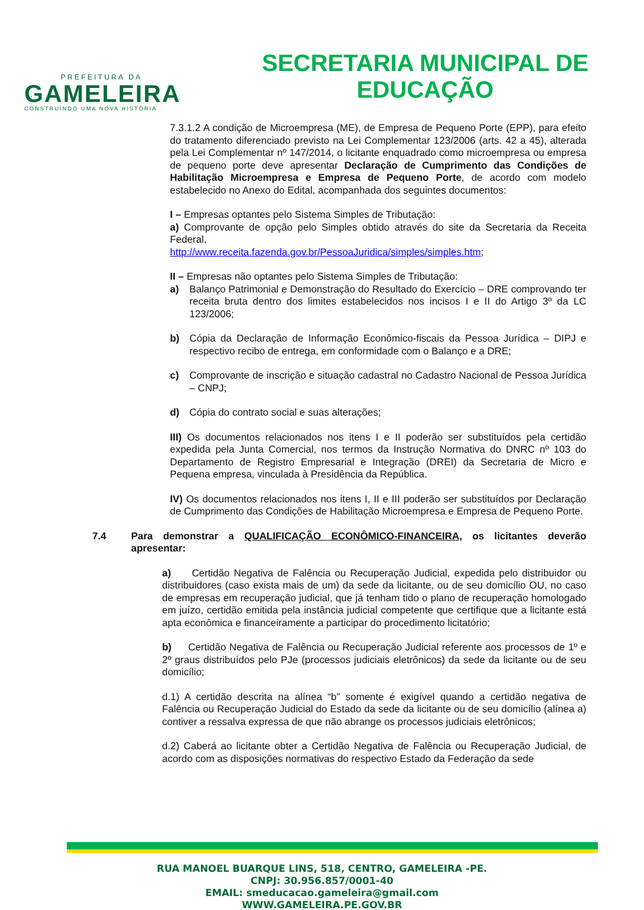PREFEITURA DA
GAMELEIRA
CONSTRUINDO UMA NOVA HISTÓRIA
SECRETARIA MUNICIPAL DE
EDUCAÇÃO
7.3.1.2 A condição de Microempresa (ME), de Empresa de Pequeno Porte (EPP), para efeito do tratamento diferenciado previsto na Lei Complementar 123/2006 (arts. 42 a 45), alterada pela Lei Complementar nº 147/2014, o licitante enquadrado como microempresa ou empresa de pequeno porte deve apresentar Declaração de Cumprimento das Condições de Habilitação Microempresa e Empresa de Pequeno Porte, de acordo com modelo estabelecido no Anexo do Edital, acompanhada dos seguintes documentos:
I – Empresas optantes pelo Sistema Simples de Tributação:
a) Comprovante de opção pelo Simples obtido através do site da Secretaria da Receita Federal,
http://www.receita.fazenda.gov.br/PessoaJuridica/simples/simples.htm;
II – Empresas não optantes pelo Sistema Simples de Tributação:
a) Balanço Patrimonial e Demonstração do Resultado do Exercício – DRE comprovando ter receita bruta dentro dos limites estabelecidos nos incisos I e II do Artigo 3º da LC 123/2006;
b) Cópia da Declaração de Informação Econômico-fiscais da Pessoa Jurídica – DIPJ e respectivo recibo de entrega, em conformidade com o Balanço e a DRE;
c) Comprovante de inscrição e situação cadastral no Cadastro Nacional de Pessoa Jurídica – CNPJ;
d) Cópia do contrato social e suas alterações;
III) Os documentos relacionados nos itens I e II poderão ser substituídos pela certidão expedida pela Junta Comercial, nos termos da Instrução Normativa do DNRC nº 103 do Departamento de Registro Empresarial e Integração (DREI) da Secretaria de Micro e Pequena empresa, vinculada à Presidência da República.
IV) Os documentos relacionados nos itens I, II e III poderão ser substituídos por Declaração de Cumprimento das Condições de Habilitação Microempresa e Empresa de Pequeno Porte.
7.4 Para demonstrar a QUALIFICAÇÃO ECONÔMICO-FINANCEIRA, os licitantes deverão apresentar:
a) Certidão Negativa de Falência ou Recuperação Judicial, expedida pelo distribuidor ou distribuidores (caso exista mais de um) da sede da licitante, ou de seu domicílio OU, no caso de empresas em recuperação judicial, que já tenham tido o plano de recuperação homologado em juízo, certidão emitida pela instância judicial competente que certifique que a licitante está apta econômica e financeiramente a participar do procedimento licitatório;
b) Certidão Negativa de Falência ou Recuperação Judicial referente aos processos de 1º e 2º graus distribuídos pelo PJe (processos judiciais eletrônicos) da sede da licitante ou de seu domicílio;
d.1) A certidão descrita na alínea “b” somente é exigível quando a certidão negativa de Falência ou Recuperação Judicial do Estado da sede da licitante ou de seu domicílio (alínea a) contiver a ressalva expressa de que não abrange os processos judiciais eletrônicos;
d.2) Caberá ao licitante obter a Certidão Negativa de Falência ou Recuperação Judicial, de acordo com as disposições normativas do respectivo Estado da Federação da sede
RUA MANOEL BUARQUE LINS, 518, CENTRO, GAMELEIRA -PE.
CNPJ: 30.956.857/0001-40
EMAIL: smeducacao.gameleira@gmail.com
WWW.GAMELEIRA.PE.GOV.BR